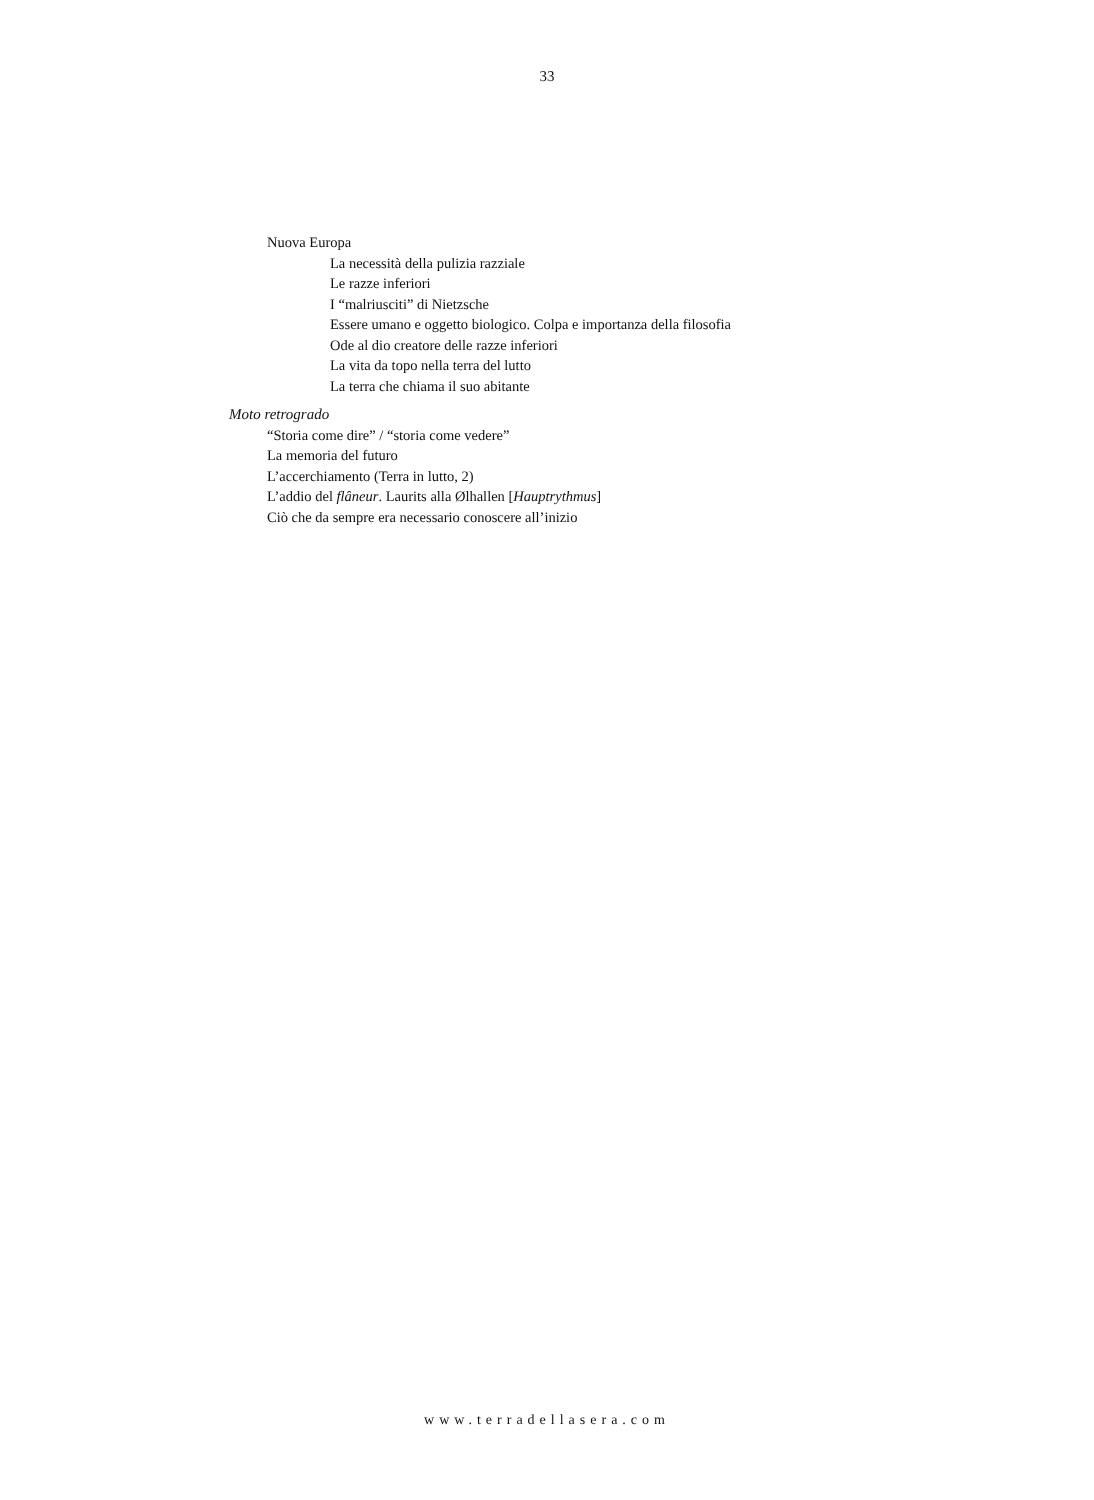33
Nuova Europa
La necessità della pulizia razziale
Le razze inferiori
I “malriusciti” di Nietzsche
Essere umano e oggetto biologico. Colpa e importanza della filosofia
Ode al dio creatore delle razze inferiori
La vita da topo nella terra del lutto
La terra che chiama il suo abitante
Moto retrogrado
“Storia come dire” / “storia come vedere”
La memoria del futuro
L’accerchiamento (Terra in lutto, 2)
L’addio del flâneur. Laurits alla Ølhallen [Hauptrythmus]
Ciò che da sempre era necessario conoscere all’inizio
www.terradellasera.com